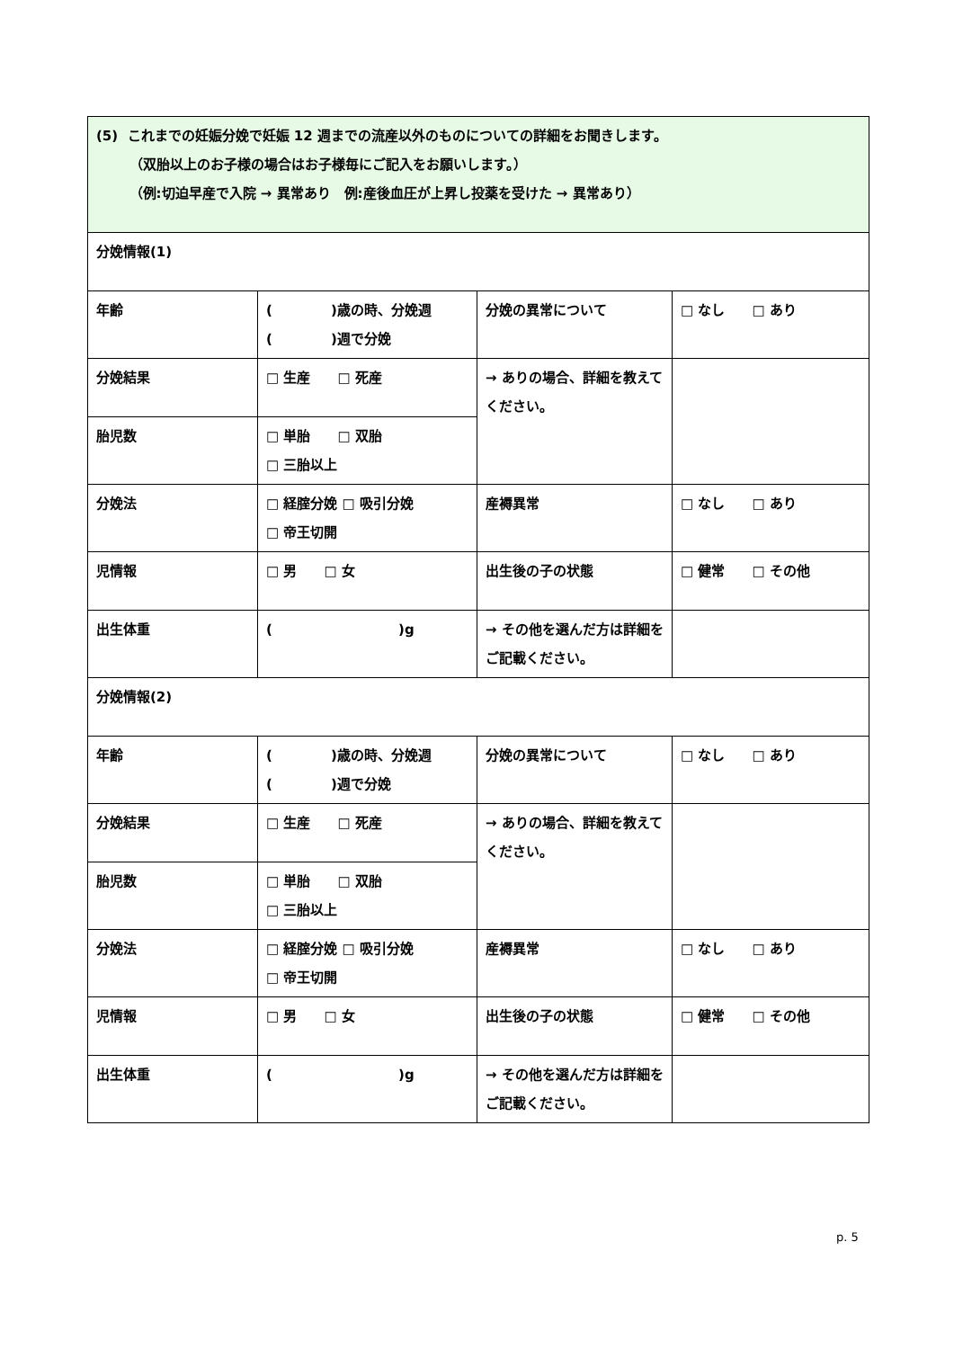| (5) これまでの妊娠分娩で妊娠 12 週までの流産以外のものについての詳細をお聞きします。 （双胎以上のお子様の場合はお子様毎にご記入をお願いします。） （例:切迫早産で入院 → 異常あり 例:産後血圧が上昇し投薬を受けた → 異常あり） | | | |
| 分娩情報(1) | | | |
| 年齢 | ( )歳の時、分娩週 ( )週で分娩 | 分娩の異常について | □ なし □ あり |
| 分娩結果 | □ 生産 □ 死産 | → ありの場合、詳細を教えてください。 | |
| 胎児数 | □ 単胎 □ 双胎 □ 三胎以上 | | |
| 分娩法 | □ 経腟分娩 □ 吸引分娩 □ 帝王切開 | 産褥異常 | □ なし □ あり |
| 児情報 | □ 男 □ 女 | 出生後の子の状態 | □ 健常 □ その他 |
| 出生体重 | ( )g | → その他を選んだ方は詳細をご記載ください。 | |
| 分娩情報(2) | | | |
| 年齢 | ( )歳の時、分娩週 ( )週で分娩 | 分娩の異常について | □ なし □ あり |
| 分娩結果 | □ 生産 □ 死産 | → ありの場合、詳細を教えてください。 | |
| 胎児数 | □ 単胎 □ 双胎 □ 三胎以上 | | |
| 分娩法 | □ 経腟分娩 □ 吸引分娩 □ 帝王切開 | 産褥異常 | □ なし □ あり |
| 児情報 | □ 男 □ 女 | 出生後の子の状態 | □ 健常 □ その他 |
| 出生体重 | ( )g | → その他を選んだ方は詳細をご記載ください。 | |
p. 5